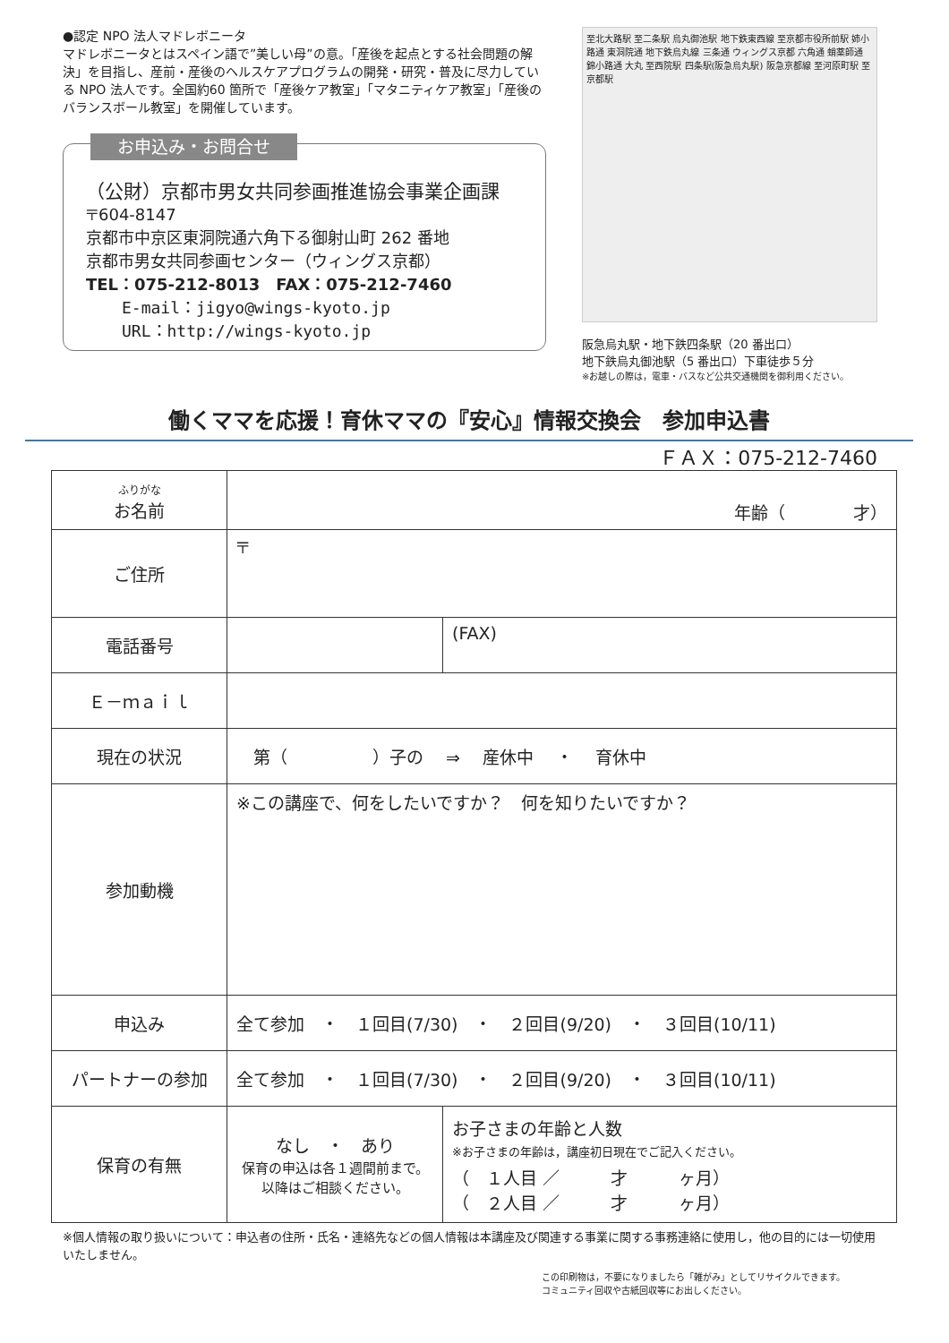●認定 NPO 法人マドレボニータ
マドレボニータとはスペイン語で”美しい母”の意。「産後を起点とする社会問題の解決」を目指し、産前・産後のヘルスケアプログラムの開発・研究・普及に尽力している NPO 法人です。全国約60 箇所で「産後ケア教室」「マタニティケア教室」「産後のバランスボール教室」を開催しています。
お申込み・お問合せ
（公財）京都市男女共同参画推進協会事業企画課
〒604-8147
京都市中京区東洞院通六角下る御射山町 262 番地
京都市男女共同参画センター（ウィングス京都）
TEL：075-212-8013　FAX：075-212-7460
E-mail：jigyo@wings-kyoto.jp
URL：http://wings-kyoto.jp
至北大路駅 至二条駅 烏丸御池駅 地下鉄東西線 至京都市役所前駅 姉小路通 東洞院通 地下鉄烏丸線 三条通 ウィングス京都 六角通 蛸薬師通 錦小路通 大丸 至西院駅 四条駅(阪急烏丸駅) 阪急京都線 至河原町駅 至京都駅
阪急烏丸駅・地下鉄四条駅（20 番出口）
地下鉄烏丸御池駅（5 番出口）下車徒歩５分
※お越しの際は，電車・バスなど公共交通機関を御利用ください。
働くママを応援！育休ママの『安心』情報交換会　参加申込書
ＦＡＸ：075-212-7460
| ふりがな お名前 | 年齢（ 才） | |
| ご住所 | 〒 | |
| 電話番号 | | (FAX) |
| Ｅ－ｍａｉｌ | | |
| 現在の状況 | 第（ ）子の ⇒ 産休中 ・ 育休中 | |
| 参加動機 | ※この講座で、何をしたいですか？ 何を知りたいですか？ | |
| 申込み | 全て参加 ・ １回目(7/30) ・ ２回目(9/20) ・ ３回目(10/11) | |
| パートナーの参加 | 全て参加 ・ １回目(7/30) ・ ２回目(9/20) ・ ３回目(10/11) | |
| 保育の有無 | なし ・ あり 保育の申込は各１週間前まで。 以降はご相談ください。 | お子さまの年齢と人数 ※お子さまの年齢は，講座初日現在でご記入ください。 （ １人目 ／ 才 ヶ月） （ ２人目 ／ 才 ヶ月） |
※個人情報の取り扱いについて：申込者の住所・氏名・連絡先などの個人情報は本講座及び関連する事業に関する事務連絡に使用し，他の目的には一切使用いたしません。
この印刷物は，不要になりましたら「雑がみ」としてリサイクルできます。
コミュニティ回収や古紙回収等にお出しください。